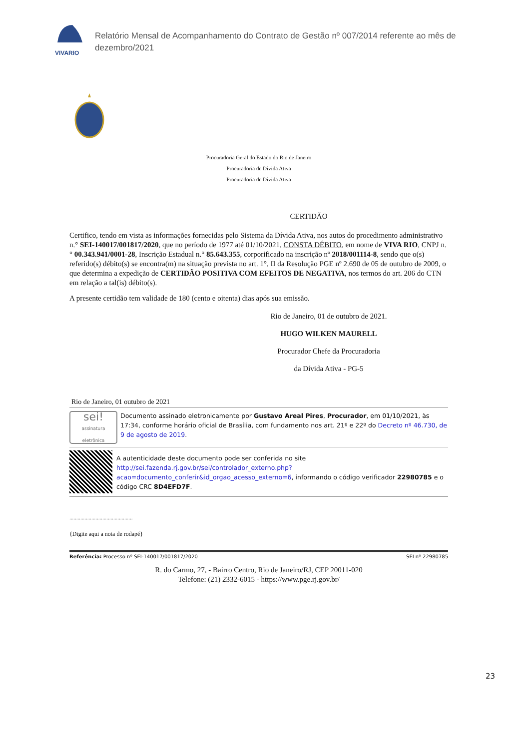VIVARIO
Relatório Mensal de Acompanhamento do Contrato de Gestão nº 007/2014 referente ao mês de dezembro/2021
Procuradoria Geral do Estado do Rio de Janeiro
Procuradoria de Dívida Ativa
Procuradoria de Dívida Ativa
CERTIDÃO
Certifico, tendo em vista as informações fornecidas pelo Sistema da Dívida Ativa, nos autos do procedimento administrativo n.° SEI-140017/001817/2020, que no período de 1977 até 01/10/2021, CONSTA DÉBITO, em nome de VIVA RIO, CNPJ n.° 00.343.941/0001-28, Inscrição Estadual n.° 85.643.355, corporificado na inscrição nº 2018/001114-8, sendo que o(s) referido(s) débito(s) se encontra(m) na situação prevista no art. 1°, II da Resolução PGE nº 2.690 de 05 de outubro de 2009, o que determina a expedição de CERTIDÃO POSITIVA COM EFEITOS DE NEGATIVA, nos termos do art. 206 do CTN em relação a tal(is) débito(s).
A presente certidão tem validade de 180 (cento e oitenta) dias após sua emissão.
Rio de Janeiro, 01 de outubro de 2021.
HUGO WILKEN MAURELL
Procurador Chefe da Procuradoria
da Dívida Ativa - PG-5
Rio de Janeiro, 01 outubro de 2021
sei!
assinatura eletrônica
Documento assinado eletronicamente por Gustavo Areal Pires, Procurador, em 01/10/2021, às 17:34, conforme horário oficial de Brasília, com fundamento nos art. 21º e 22º do Decreto nº 46.730, de 9 de agosto de 2019.
A autenticidade deste documento pode ser conferida no site http://sei.fazenda.rj.gov.br/sei/controlador_externo.php?acao=documento_conferir&id_orgao_acesso_externo=6, informando o código verificador 22980785 e o código CRC 8D4EFD7F.
..............................................
{Digite aqui a nota de rodapé}
Referência: Processo nº SEI-140017/001817/2020 SEI nº 22980785
R. do Carmo, 27, - Bairro Centro, Rio de Janeiro/RJ, CEP 20011-020
Telefone: (21) 2332-6015 - https://www.pge.rj.gov.br/
23